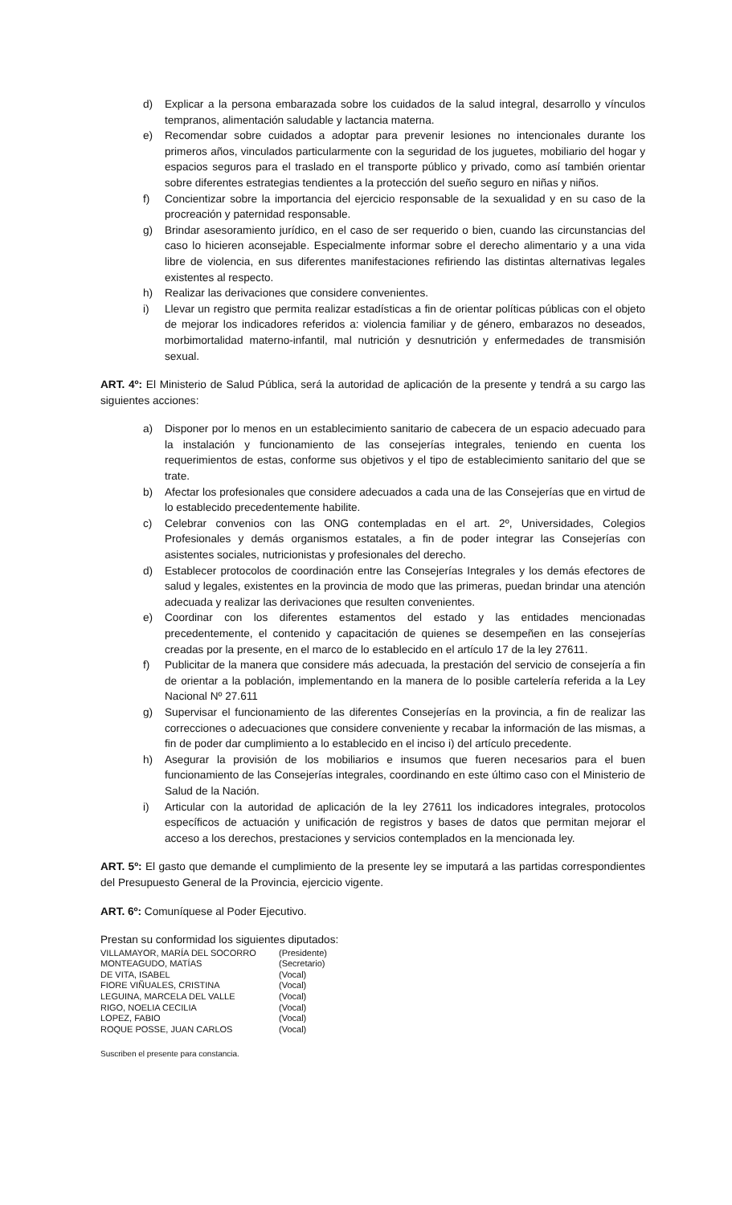d) Explicar a la persona embarazada sobre los cuidados de la salud integral, desarrollo y vínculos tempranos, alimentación saludable y lactancia materna.
e) Recomendar sobre cuidados a adoptar para prevenir lesiones no intencionales durante los primeros años, vinculados particularmente con la seguridad de los juguetes, mobiliario del hogar y espacios seguros para el traslado en el transporte público y privado, como así también orientar sobre diferentes estrategias tendientes a la protección del sueño seguro en niñas y niños.
f) Concientizar sobre la importancia del ejercicio responsable de la sexualidad y en su caso de la procreación y paternidad responsable.
g) Brindar asesoramiento jurídico, en el caso de ser requerido o bien, cuando las circunstancias del caso lo hicieren aconsejable. Especialmente informar sobre el derecho alimentario y a una vida libre de violencia, en sus diferentes manifestaciones refiriendo las distintas alternativas legales existentes al respecto.
h) Realizar las derivaciones que considere convenientes.
i) Llevar un registro que permita realizar estadísticas a fin de orientar políticas públicas con el objeto de mejorar los indicadores referidos a: violencia familiar y de género, embarazos no deseados, morbimortalidad materno-infantil, mal nutrición y desnutrición y enfermedades de transmisión sexual.
ART. 4º: El Ministerio de Salud Pública, será la autoridad de aplicación de la presente y tendrá a su cargo las siguientes acciones:
a) Disponer por lo menos en un establecimiento sanitario de cabecera de un espacio adecuado para la instalación y funcionamiento de las consejerías integrales, teniendo en cuenta los requerimientos de estas, conforme sus objetivos y el tipo de establecimiento sanitario del que se trate.
b) Afectar los profesionales que considere adecuados a cada una de las Consejerías que en virtud de lo establecido precedentemente habilite.
c) Celebrar convenios con las ONG contempladas en el art. 2º, Universidades, Colegios Profesionales y demás organismos estatales, a fin de poder integrar las Consejerías con asistentes sociales, nutricionistas y profesionales del derecho.
d) Establecer protocolos de coordinación entre las Consejerías Integrales y los demás efectores de salud y legales, existentes en la provincia de modo que las primeras, puedan brindar una atención adecuada y realizar las derivaciones que resulten convenientes.
e) Coordinar con los diferentes estamentos del estado y las entidades mencionadas precedentemente, el contenido y capacitación de quienes se desempeñen en las consejerías creadas por la presente, en el marco de lo establecido en el artículo 17 de la ley 27611.
f) Publicitar de la manera que considere más adecuada, la prestación del servicio de consejería a fin de orientar a la población, implementando en la manera de lo posible cartelería referida a la Ley Nacional Nº 27.611
g) Supervisar el funcionamiento de las diferentes Consejerías en la provincia, a fin de realizar las correcciones o adecuaciones que considere conveniente y recabar la información de las mismas, a fin de poder dar cumplimiento a lo establecido en el inciso i) del artículo precedente.
h) Asegurar la provisión de los mobiliarios e insumos que fueren necesarios para el buen funcionamiento de las Consejerías integrales, coordinando en este último caso con el Ministerio de Salud de la Nación.
i) Articular con la autoridad de aplicación de la ley 27611 los indicadores integrales, protocolos específicos de actuación y unificación de registros y bases de datos que permitan mejorar el acceso a los derechos, prestaciones y servicios contemplados en la mencionada ley.
ART. 5º: El gasto que demande el cumplimiento de la presente ley se imputará a las partidas correspondientes del Presupuesto General de la Provincia, ejercicio vigente.
ART. 6º: Comuníquese al Poder Ejecutivo.
Prestan su conformidad los siguientes diputados:
| VILLAMAYOR, MARÍA DEL SOCORRO | (Presidente) |
| MONTEAGUDO, MATÍAS | (Secretario) |
| DE VITA, ISABEL | (Vocal) |
| FIORE VIÑUALES, CRISTINA | (Vocal) |
| LEGUINA, MARCELA DEL VALLE | (Vocal) |
| RIGO, NOELIA CECILIA | (Vocal) |
| LOPEZ, FABIO | (Vocal) |
| ROQUE POSSE, JUAN CARLOS | (Vocal) |
Suscriben el presente para constancia.